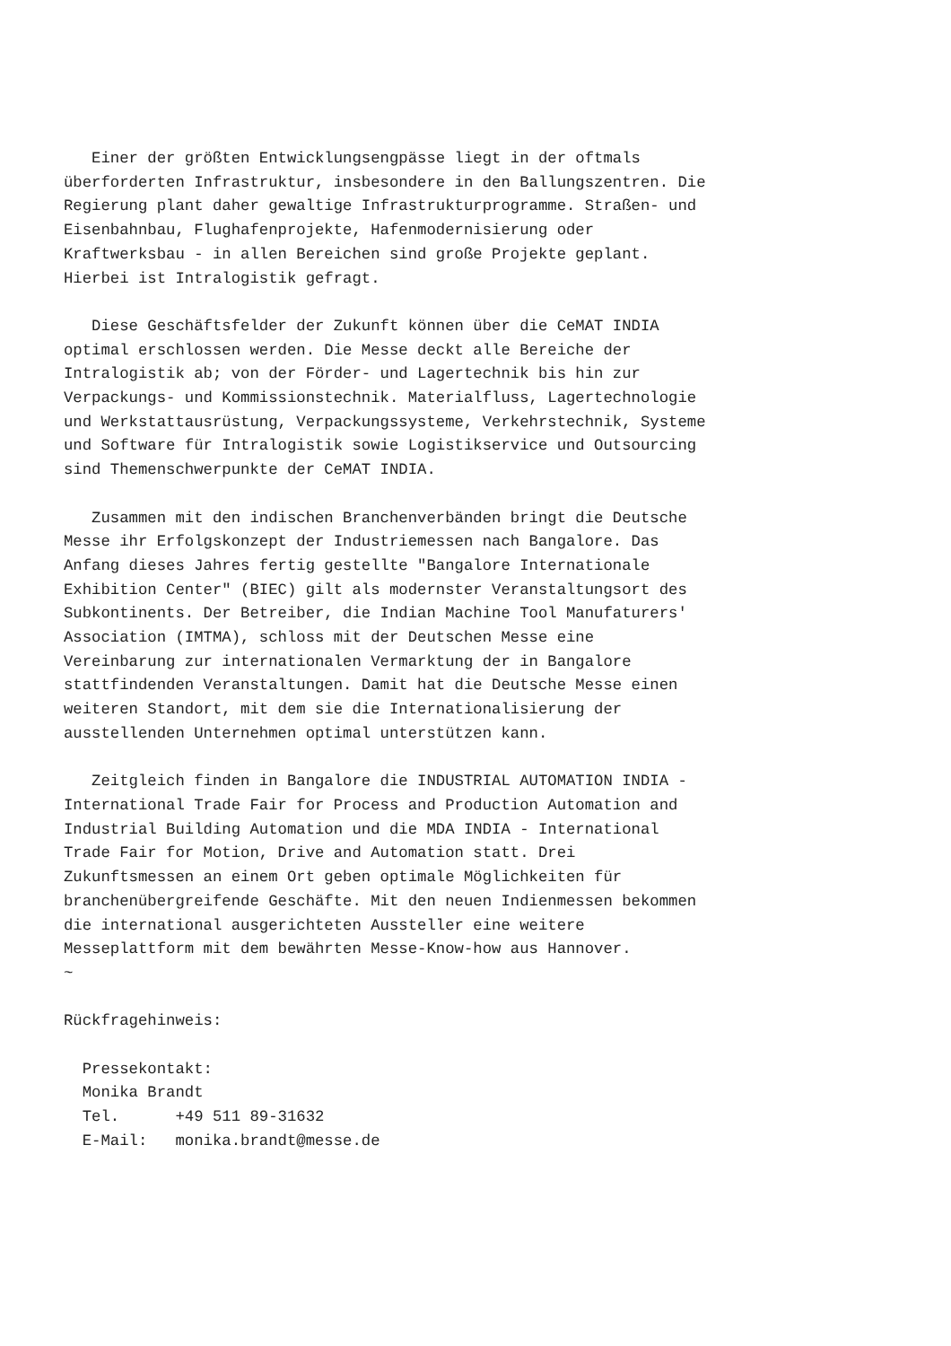Einer der größten Entwicklungsengpässe liegt in der oftmals
überforderten Infrastruktur, insbesondere in den Ballungszentren. Die
Regierung plant daher gewaltige Infrastrukturprogramme. Straßen- und
Eisenbahnbau, Flughafenprojekte, Hafenmodernisierung oder
Kraftwerksbau - in allen Bereichen sind große Projekte geplant.
Hierbei ist Intralogistik gefragt.

   Diese Geschäftsfelder der Zukunft können über die CeMAT INDIA
optimal erschlossen werden. Die Messe deckt alle Bereiche der
Intralogistik ab; von der Förder- und Lagertechnik bis hin zur
Verpackungs- und Kommissionstechnik. Materialfluss, Lagertechnologie
und Werkstattausrüstung, Verpackungssysteme, Verkehrstechnik, Systeme
und Software für Intralogistik sowie Logistikservice und Outsourcing
sind Themenschwerpunkte der CeMAT INDIA.

   Zusammen mit den indischen Branchenverbänden bringt die Deutsche
Messe ihr Erfolgskonzept der Industriemessen nach Bangalore. Das
Anfang dieses Jahres fertig gestellte "Bangalore Internationale
Exhibition Center" (BIEC) gilt als modernster Veranstaltungsort des
Subkontinents. Der Betreiber, die Indian Machine Tool Manufaturers'
Association (IMTMA), schloss mit der Deutschen Messe eine
Vereinbarung zur internationalen Vermarktung der in Bangalore
stattfindenden Veranstaltungen. Damit hat die Deutsche Messe einen
weiteren Standort, mit dem sie die Internationalisierung der
ausstellenden Unternehmen optimal unterstützen kann.

   Zeitgleich finden in Bangalore die INDUSTRIAL AUTOMATION INDIA -
International Trade Fair for Process and Production Automation and
Industrial Building Automation und die MDA INDIA - International
Trade Fair for Motion, Drive and Automation statt. Drei
Zukunftsmessen an einem Ort geben optimale Möglichkeiten für
branchenübergreifende Geschäfte. Mit den neuen Indienmessen bekommen
die international ausgerichteten Aussteller eine weitere
Messeplattform mit dem bewährten Messe-Know-how aus Hannover.
~

Rückfragehinweis:

  Pressekontakt:
  Monika Brandt
  Tel.      +49 511 89-31632
  E-Mail:   monika.brandt@messe.de